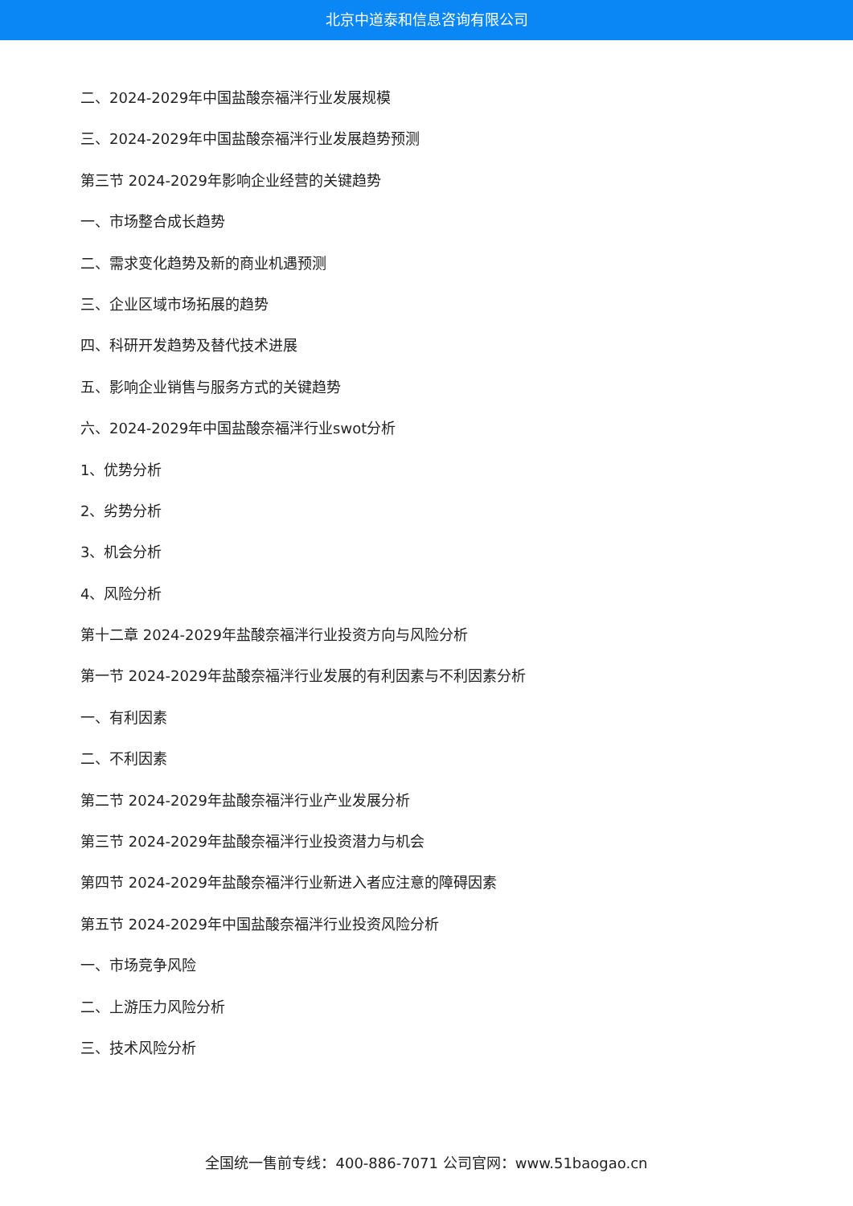北京中道泰和信息咨询有限公司
二、2024-2029年中国盐酸奈福泮行业发展规模
三、2024-2029年中国盐酸奈福泮行业发展趋势预测
第三节 2024-2029年影响企业经营的关键趋势
一、市场整合成长趋势
二、需求变化趋势及新的商业机遇预测
三、企业区域市场拓展的趋势
四、科研开发趋势及替代技术进展
五、影响企业销售与服务方式的关键趋势
六、2024-2029年中国盐酸奈福泮行业swot分析
1、优势分析
2、劣势分析
3、机会分析
4、风险分析
第十二章 2024-2029年盐酸奈福泮行业投资方向与风险分析
第一节 2024-2029年盐酸奈福泮行业发展的有利因素与不利因素分析
一、有利因素
二、不利因素
第二节 2024-2029年盐酸奈福泮行业产业发展分析
第三节 2024-2029年盐酸奈福泮行业投资潜力与机会
第四节 2024-2029年盐酸奈福泮行业新进入者应注意的障碍因素
第五节 2024-2029年中国盐酸奈福泮行业投资风险分析
一、市场竞争风险
二、上游压力风险分析
三、技术风险分析
全国统一售前专线：400-886-7071 公司官网：www.51baogao.cn